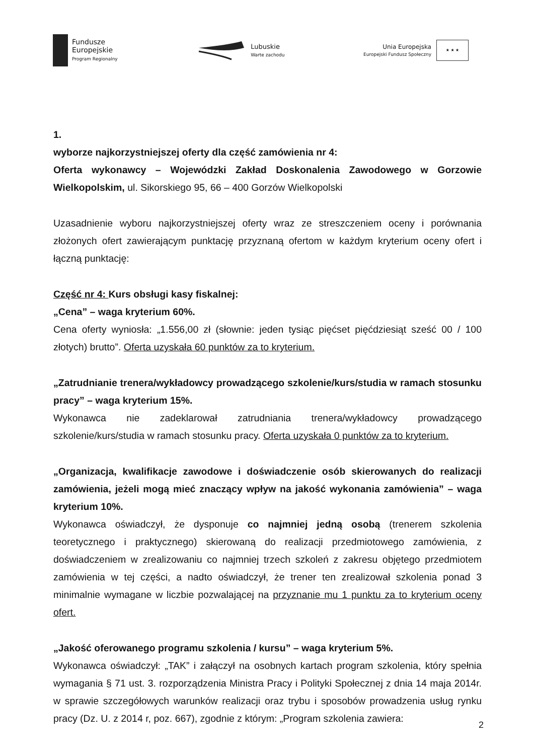Fundusze
Europejskie
Program Regionalny
Lubuskie
Warte zachodu
Unia Europejska
Europejski Fundusz Społeczny
★ ★ ★
1.
wyborze najkorzystniejszej oferty dla część zamówienia nr 4:
Oferta wykonawcy – Wojewódzki Zakład Doskonalenia Zawodowego w Gorzowie Wielkopolskim, ul. Sikorskiego 95, 66 – 400 Gorzów Wielkopolski
Uzasadnienie wyboru najkorzystniejszej oferty wraz ze streszczeniem oceny i porównania złożonych ofert zawierającym punktację przyznaną ofertom w każdym kryterium oceny ofert i łączną punktację:
Część nr 4: Kurs obsługi kasy fiskalnej:
„Cena” – waga kryterium 60%.
Cena oferty wyniosła: „1.556,00 zł (słownie: jeden tysiąc pięćset pięćdziesiąt sześć 00 / 100 złotych) brutto”. Oferta uzyskała 60 punktów za to kryterium.
„Zatrudnianie trenera/wykładowcy prowadzącego szkolenie/kurs/studia w ramach stosunku pracy” – waga kryterium 15%.
Wykonawca nie zadeklarował zatrudniania trenera/wykładowcy prowadzącego szkolenie/kurs/studia w ramach stosunku pracy. Oferta uzyskała 0 punktów za to kryterium.
„Organizacja, kwalifikacje zawodowe i doświadczenie osób skierowanych do realizacji zamówienia, jeżeli mogą mieć znaczący wpływ na jakość wykonania zamówienia” – waga kryterium 10%.
Wykonawca oświadczył, że dysponuje co najmniej jedną osobą (trenerem szkolenia teoretycznego i praktycznego) skierowaną do realizacji przedmiotowego zamówienia, z doświadczeniem w zrealizowaniu co najmniej trzech szkoleń z zakresu objętego przedmiotem zamówienia w tej części, a nadto oświadczył, że trener ten zrealizował szkolenia ponad 3 minimalnie wymagane w liczbie pozwalającej na przyznanie mu 1 punktu za to kryterium oceny ofert.
„Jakość oferowanego programu szkolenia / kursu” – waga kryterium 5%.
Wykonawca oświadczył: „TAK” i załączył na osobnych kartach program szkolenia, który spełnia wymagania § 71 ust. 3. rozporządzenia Ministra Pracy i Polityki Społecznej z dnia 14 maja 2014r. w sprawie szczegółowych warunków realizacji oraz trybu i sposobów prowadzenia usług rynku pracy (Dz. U. z 2014 r, poz. 667), zgodnie z którym: „Program szkolenia zawiera:
2